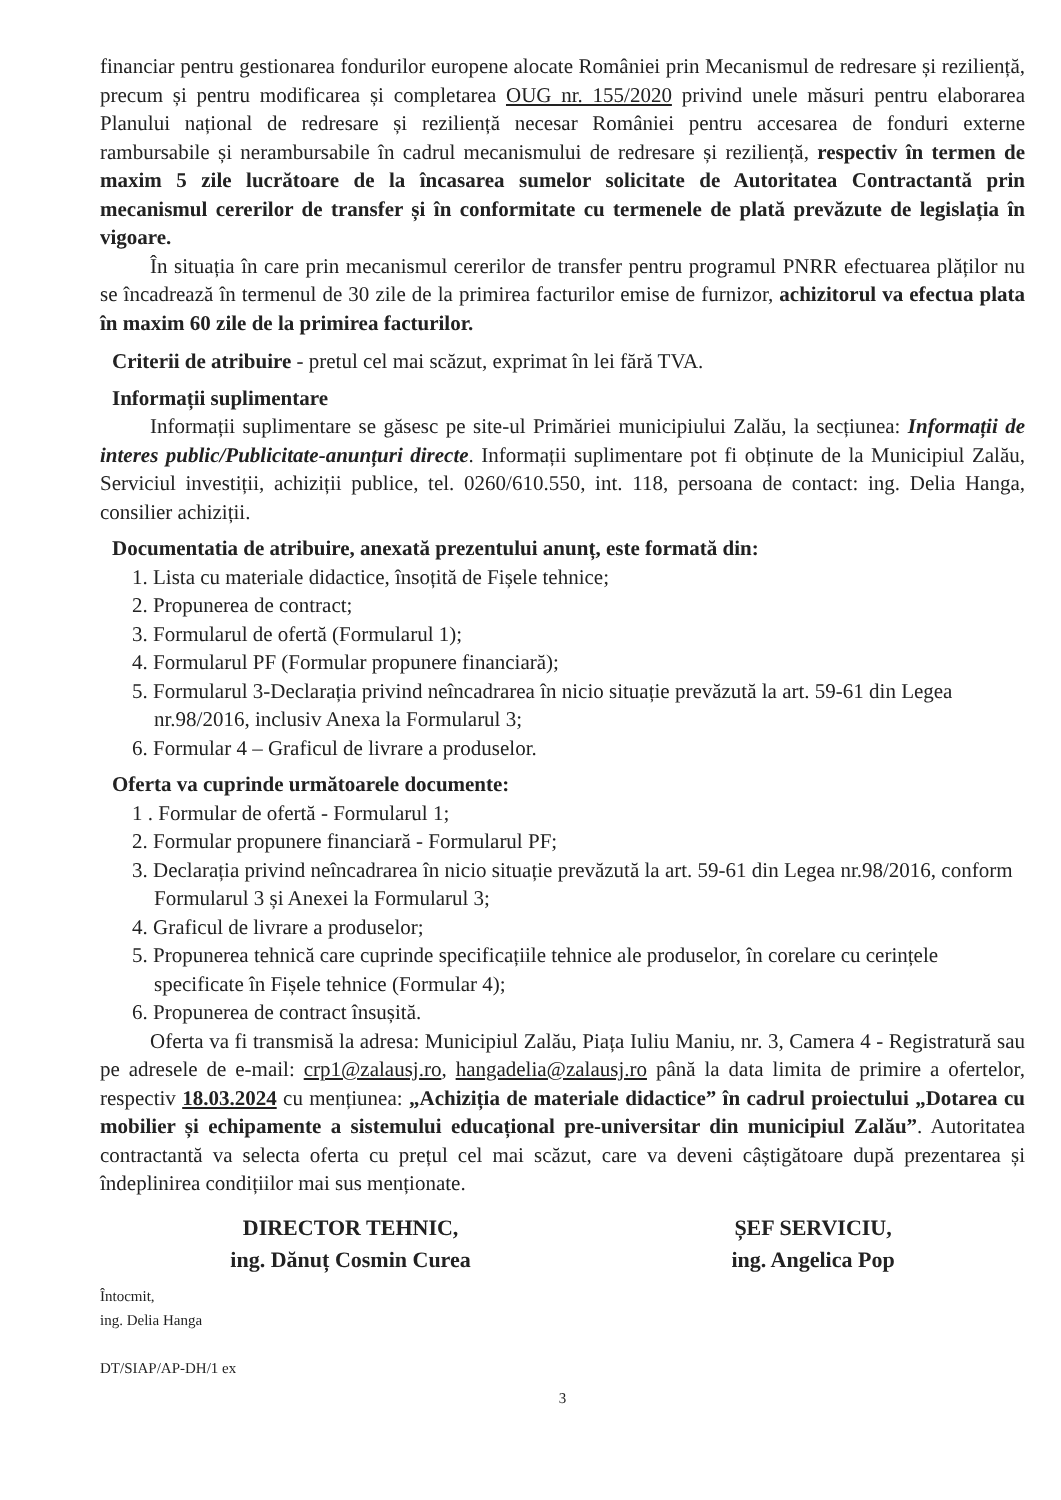financiar pentru gestionarea fondurilor europene alocate României prin Mecanismul de redresare și reziliență, precum și pentru modificarea și completarea OUG nr. 155/2020 privind unele măsuri pentru elaborarea Planului național de redresare și reziliență necesar României pentru accesarea de fonduri externe rambursabile și nerambursabile în cadrul mecanismului de redresare și reziliență, respectiv în termen de maxim 5 zile lucrătoare de la încasarea sumelor solicitate de Autoritatea Contractantă prin mecanismul cererilor de transfer și în conformitate cu termenele de plată prevăzute de legislația în vigoare.
În situația în care prin mecanismul cererilor de transfer pentru programul PNRR efectuarea plăților nu se încadrează în termenul de 30 zile de la primirea facturilor emise de furnizor, achizitorul va efectua plata în maxim 60 zile de la primirea facturilor.
Criterii de atribuire - pretul cel mai scăzut, exprimat în lei fără TVA.
Informații suplimentare
Informații suplimentare se găsesc pe site-ul Primăriei municipiului Zalău, la secțiunea: Informații de interes public/Publicitate-anunțuri directe. Informații suplimentare pot fi obținute de la Municipiul Zalău, Serviciul investiții, achiziții publice, tel. 0260/610.550, int. 118, persoana de contact: ing. Delia Hanga, consilier achiziții.
Documentatia de atribuire, anexată prezentului anunț, este formată din:
1. Lista cu materiale didactice, însoțită de Fișele tehnice;
2. Propunerea de contract;
3. Formularul de ofertă (Formularul 1);
4. Formularul PF (Formular propunere financiară);
5. Formularul 3-Declarația privind neîncadrarea în nicio situație prevăzută la art. 59-61 din Legea nr.98/2016, inclusiv Anexa la Formularul 3;
6. Formular 4 – Graficul de livrare a produselor.
Oferta va cuprinde următoarele documente:
1 . Formular de ofertă - Formularul 1;
2. Formular propunere financiară - Formularul PF;
3. Declarația privind neîncadrarea în nicio situație prevăzută la art. 59-61 din Legea nr.98/2016, conform Formularul 3 și Anexei la Formularul 3;
4. Graficul de livrare a produselor;
5. Propunerea tehnică care cuprinde specificațiile tehnice ale produselor, în corelare cu cerințele specificate în Fișele tehnice (Formular 4);
6. Propunerea de contract însușită.
Oferta va fi transmisă la adresa: Municipiul Zalău, Piața Iuliu Maniu, nr. 3, Camera 4 - Registratură sau pe adresele de e-mail: crp1@zalausj.ro, hangadelia@zalausj.ro până la data limita de primire a ofertelor, respectiv 18.03.2024 cu mențiunea: „Achiziția de materiale didactice” în cadrul proiectului „Dotarea cu mobilier și echipamente a sistemului educațional pre-universitar din municipiul Zalău”. Autoritatea contractantă va selecta oferta cu prețul cel mai scăzut, care va deveni câștigătoare după prezentarea și îndeplinirea condițiilor mai sus menționate.
DIRECTOR TEHNIC,
ing. Dănuț Cosmin Curea
ȘEF SERVICIU,
ing. Angelica Pop
Întocmit,
ing. Delia Hanga
DT/SIAP/AP-DH/1 ex
3